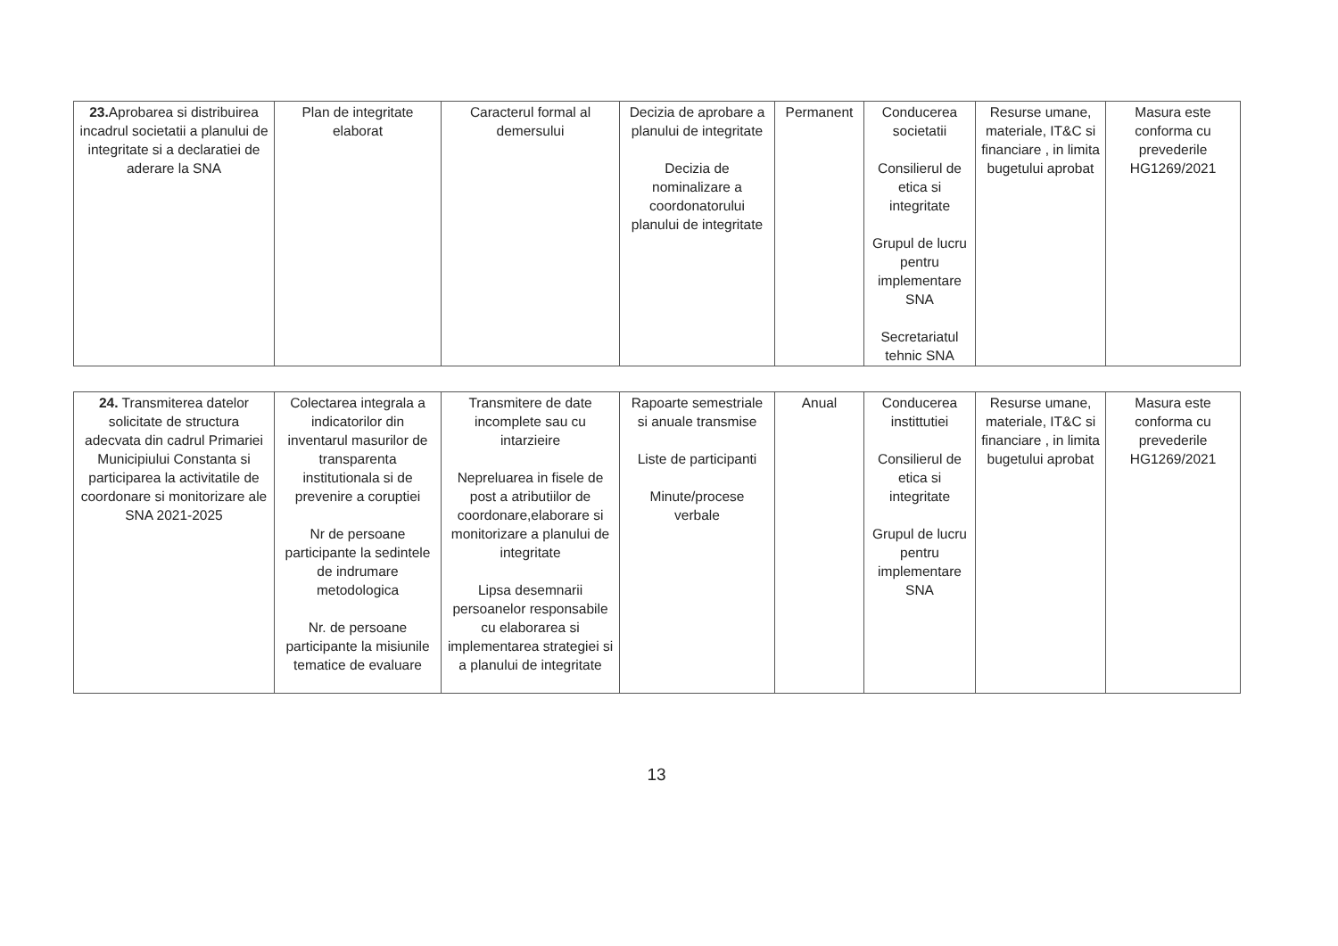| 23. Aprobarea si distribuirea incadrul societatii a planului de integritate si a declaratiei de aderare la SNA | Plan de integritate elaborat | Caracterul formal al demersului | Decizia de aprobare a planului de integritate Decizia de nominalizare a coordonatorului planului de integritate | Permanent | Conducerea societatii Consilierul de etica si integritate Grupul de lucru pentru implementare SNA Secretariatul tehnic SNA | Resurse umane, materiale, IT&C si financiare , in limita bugetului aprobat | Masura este conforma cu prevederile HG1269/2021 |
| 24. Transmiterea datelor solicitate de structura adecvata din cadrul Primariei Municipiului Constanta si participarea la activitatile de coordonare si monitorizare ale SNA 2021-2025 | Colectarea integrala a indicatorilor din inventarul masurilor de transparenta institutionala si de prevenire a coruptiei Nr de persoane participante la sedintele de indrumare metodologica Nr. de persoane participante la misiunile tematice de evaluare | Transmitere de date incomplete sau cu intarzieire Nepreluarea in fisele de post a atributiilor de coordonare,elaborare si monitorizare a planului de integritate Lipsa desemnarii persoanelor responsabile cu elaborarea si implementarea strategiei si a planului de integritate | Rapoarte semestriale si anuale transmise Liste de participanti Minute/procese verbale | Anual | Conducerea instittutiei Consilierul de etica si integritate Grupul de lucru pentru implementare SNA | Resurse umane, materiale, IT&C si financiare , in limita bugetului aprobat | Masura este conforma cu prevederile HG1269/2021 |
13